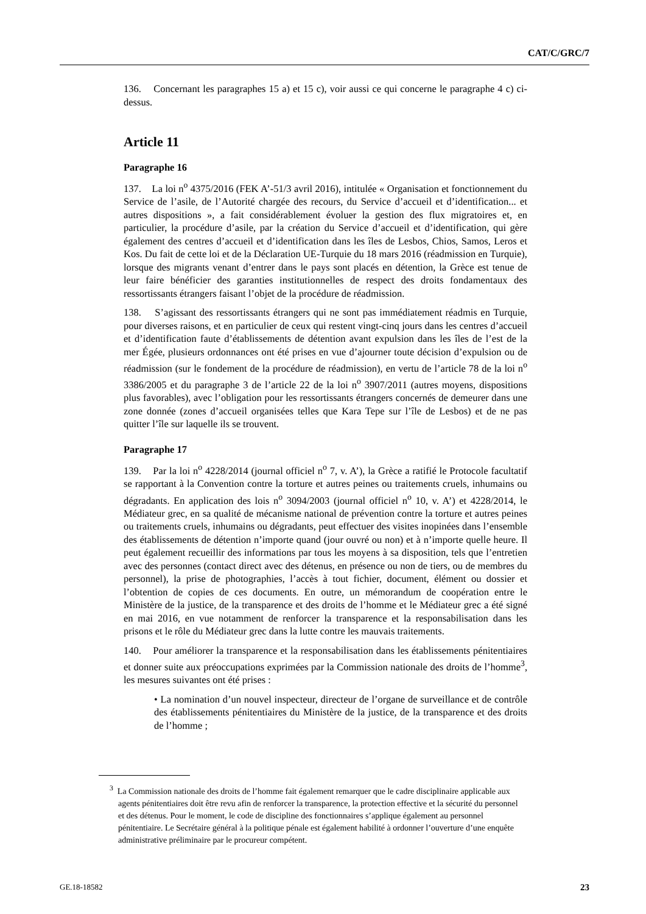CAT/C/GRC/7
136. Concernant les paragraphes 15 a) et 15 c), voir aussi ce qui concerne le paragraphe 4 c) ci-dessus.
Article 11
Paragraphe 16
137. La loi n<sup>o</sup> 4375/2016 (FEK A’-51/3 avril 2016), intitulée « Organisation et fonctionnement du Service de l’asile, de l’Autorité chargée des recours, du Service d’accueil et d’identification... et autres dispositions », a fait considérablement évoluer la gestion des flux migratoires et, en particulier, la procédure d’asile, par la création du Service d’accueil et d’identification, qui gère également des centres d’accueil et d’identification dans les îles de Lesbos, Chios, Samos, Leros et Kos. Du fait de cette loi et de la Déclaration UE-Turquie du 18 mars 2016 (réadmission en Turquie), lorsque des migrants venant d’entrer dans le pays sont placés en détention, la Grèce est tenue de leur faire bénéficier des garanties institutionnelles de respect des droits fondamentaux des ressortissants étrangers faisant l’objet de la procédure de réadmission.
138. S’agissant des ressortissants étrangers qui ne sont pas immédiatement réadmis en Turquie, pour diverses raisons, et en particulier de ceux qui restent vingt-cinq jours dans les centres d’accueil et d’identification faute d’établissements de détention avant expulsion dans les îles de l’est de la mer Égée, plusieurs ordonnances ont été prises en vue d’ajourner toute décision d’expulsion ou de réadmission (sur le fondement de la procédure de réadmission), en vertu de l’article 78 de la loi n<sup>o</sup> 3386/2005 et du paragraphe 3 de l’article 22 de la loi n<sup>o</sup> 3907/2011 (autres moyens, dispositions plus favorables), avec l’obligation pour les ressortissants étrangers concernés de demeurer dans une zone donnée (zones d’accueil organisées telles que Kara Tepe sur l’île de Lesbos) et de ne pas quitter l’île sur laquelle ils se trouvent.
Paragraphe 17
139. Par la loi n<sup>o</sup> 4228/2014 (journal officiel n<sup>o</sup> 7, v. A’), la Grèce a ratifié le Protocole facultatif se rapportant à la Convention contre la torture et autres peines ou traitements cruels, inhumains ou dégradants. En application des lois n<sup>o</sup> 3094/2003 (journal officiel n<sup>o</sup> 10, v. A’) et 4228/2014, le Médiateur grec, en sa qualité de mécanisme national de prévention contre la torture et autres peines ou traitements cruels, inhumains ou dégradants, peut effectuer des visites inopinées dans l’ensemble des établissements de détention n’importe quand (jour ouvré ou non) et à n’importe quelle heure. Il peut également recueillir des informations par tous les moyens à sa disposition, tels que l’entretien avec des personnes (contact direct avec des détenus, en présence ou non de tiers, ou de membres du personnel), la prise de photographies, l’accès à tout fichier, document, élément ou dossier et l’obtention de copies de ces documents. En outre, un mémorandum de coopération entre le Ministère de la justice, de la transparence et des droits de l’homme et le Médiateur grec a été signé en mai 2016, en vue notamment de renforcer la transparence et la responsabilisation dans les prisons et le rôle du Médiateur grec dans la lutte contre les mauvais traitements.
140. Pour améliorer la transparence et la responsabilisation dans les établissements pénitentiaires et donner suite aux préoccupations exprimées par la Commission nationale des droits de l’homme<sup>3</sup>, les mesures suivantes ont été prises :
• La nomination d’un nouvel inspecteur, directeur de l’organe de surveillance et de contrôle des établissements pénitentiaires du Ministère de la justice, de la transparence et des droits de l’homme ;
<sup>3</sup> La Commission nationale des droits de l’homme fait également remarquer que le cadre disciplinaire applicable aux agents pénitentiaires doit être revu afin de renforcer la transparence, la protection effective et la sécurité du personnel et des détenus. Pour le moment, le code de discipline des fonctionnaires s’applique également au personnel pénitentiaire. Le Secrétaire général à la politique pénale est également habilité à ordonner l’ouverture d’une enquête administrative préliminaire par le procureur compétent.
GE.18-18582 23